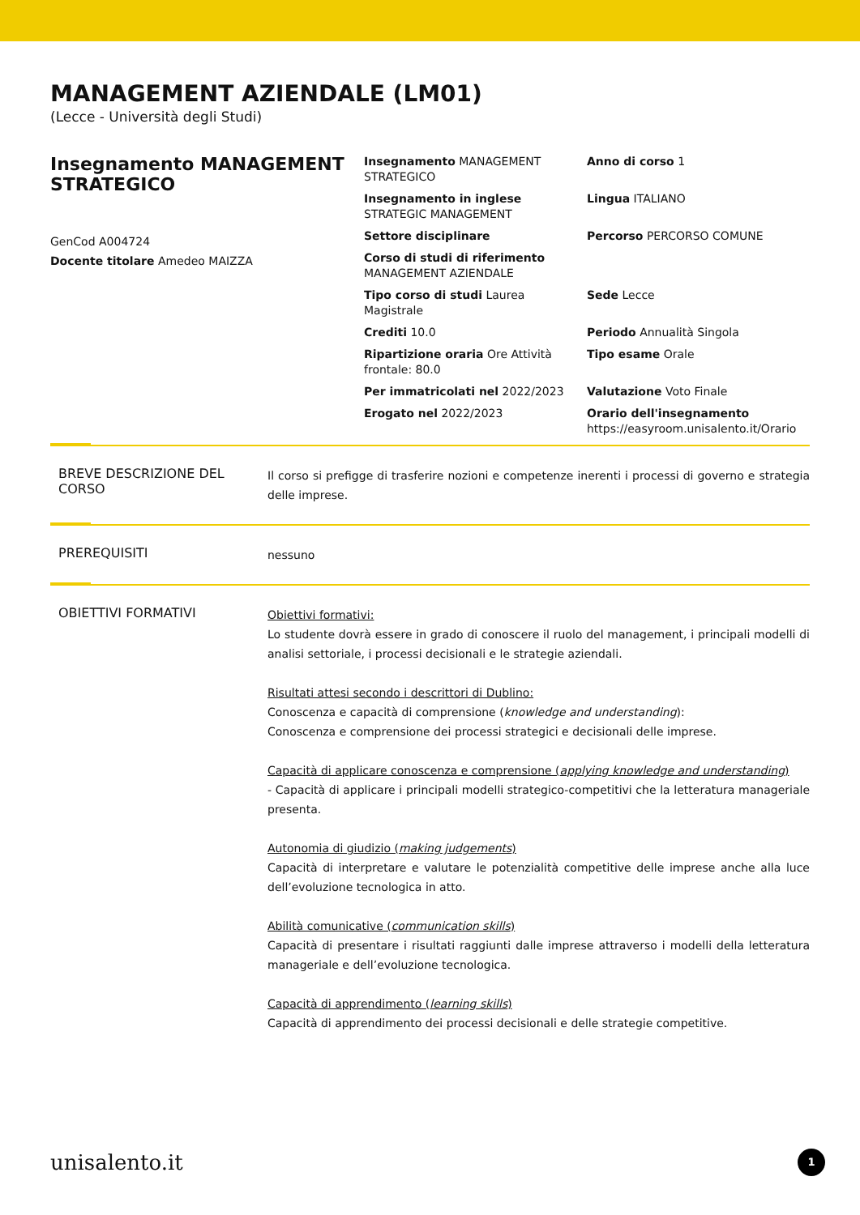MANAGEMENT AZIENDALE (LM01)
(Lecce - Università degli Studi)
Insegnamento MANAGEMENT STRATEGICO
GenCod A004724
Docente titolare Amedeo MAIZZA
Insegnamento MANAGEMENT STRATEGICO
Anno di corso 1
Insegnamento in inglese STRATEGIC MANAGEMENT
Lingua ITALIANO
Settore disciplinare
Percorso PERCORSO COMUNE
Corso di studi di riferimento MANAGEMENT AZIENDALE
Tipo corso di studi Laurea Magistrale
Sede Lecce
Crediti 10.0
Periodo Annualità Singola
Ripartizione oraria Ore Attività frontale: 80.0
Tipo esame Orale
Per immatricolati nel 2022/2023
Valutazione Voto Finale
Erogato nel 2022/2023
Orario dell'insegnamento https://easyroom.unisalento.it/Orario
BREVE DESCRIZIONE DEL CORSO
Il corso si prefigge di trasferire nozioni e competenze inerenti i processi di governo e strategia delle imprese.
PREREQUISITI
nessuno
OBIETTIVI FORMATIVI
Obiettivi formativi:
Lo studente dovrà essere in grado di conoscere il ruolo del management, i principali modelli di analisi settoriale, i processi decisionali e le strategie aziendali.
Risultati attesi secondo i descrittori di Dublino:
Conoscenza e capacità di comprensione (knowledge and understanding):
Conoscenza e comprensione dei processi strategici e decisionali delle imprese.
Capacità di applicare conoscenza e comprensione (applying knowledge and understanding)
- Capacità di applicare i principali modelli strategico-competitivi che la letteratura manageriale presenta.
Autonomia di giudizio (making judgements)
Capacità di interpretare e valutare le potenzialità competitive delle imprese anche alla luce dell’evoluzione tecnologica in atto.
Abilità comunicative (communication skills)
Capacità di presentare i risultati raggiunti dalle imprese attraverso i modelli della letteratura manageriale e dell’evoluzione tecnologica.
Capacità di apprendimento (learning skills)
Capacità di apprendimento dei processi decisionali e delle strategie competitive.
unisalento.it 1